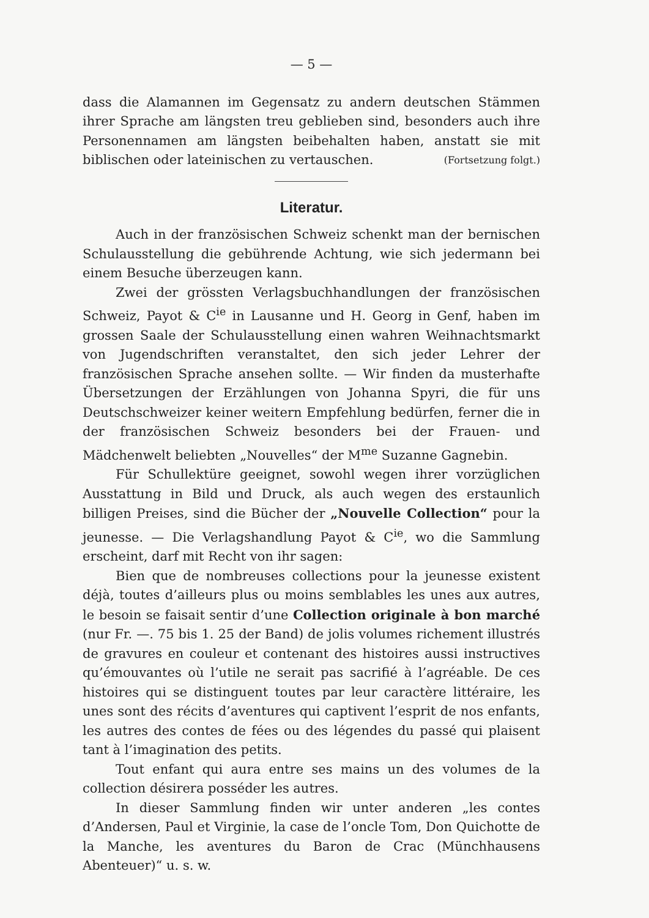— 5 —
dass die Alamannen im Gegensatz zu andern deutschen Stämmen ihrer Sprache am längsten treu geblieben sind, besonders auch ihre Personennamen am längsten beibehalten haben, anstatt sie mit biblischen oder lateinischen zu vertauschen. (Fortsetzung folgt.)
Literatur.
Auch in der französischen Schweiz schenkt man der bernischen Schulausstellung die gebührende Achtung, wie sich jedermann bei einem Besuche überzeugen kann.
Zwei der grössten Verlagsbuchhandlungen der französischen Schweiz, Payot & C<sup>ie</sup> in Lausanne und H. Georg in Genf, haben im grossen Saale der Schulausstellung einen wahren Weihnachtsmarkt von Jugendschriften veranstaltet, den sich jeder Lehrer der französischen Sprache ansehen sollte. — Wir finden da musterhafte Übersetzungen der Erzählungen von Johanna Spyri, die für uns Deutschschweizer keiner weitern Empfehlung bedürfen, ferner die in der französischen Schweiz besonders bei der Frauen- und Mädchenwelt beliebten „Nouvelles“ der M<sup>me</sup> Suzanne Gagnebin.
Für Schullektüre geeignet, sowohl wegen ihrer vorzüglichen Ausstattung in Bild und Druck, als auch wegen des erstaunlich billigen Preises, sind die Bücher der „Nouvelle Collection“ pour la jeunesse. — Die Verlagshandlung Payot & C<sup>ie</sup>, wo die Sammlung erscheint, darf mit Recht von ihr sagen:
Bien que de nombreuses collections pour la jeunesse existent déjà, toutes d’ailleurs plus ou moins semblables les unes aux autres, le besoin se faisait sentir d’une Collection originale à bon marché (nur Fr. —. 75 bis 1. 25 der Band) de jolis volumes richement illustrés de gravures en couleur et contenant des histoires aussi instructives qu’émouvantes où l’utile ne serait pas sacrifié à l’agréable. De ces histoires qui se distinguent toutes par leur caractère littéraire, les unes sont des récits d’aventures qui captivent l’esprit de nos enfants, les autres des contes de fées ou des légendes du passé qui plaisent tant à l’imagination des petits.
Tout enfant qui aura entre ses mains un des volumes de la collection désirera posséder les autres.
In dieser Sammlung finden wir unter anderen „les contes d’Andersen, Paul et Virginie, la case de l’oncle Tom, Don Quichotte de la Manche, les aventures du Baron de Crac (Münchhausens Abenteuer)“ u. s. w.